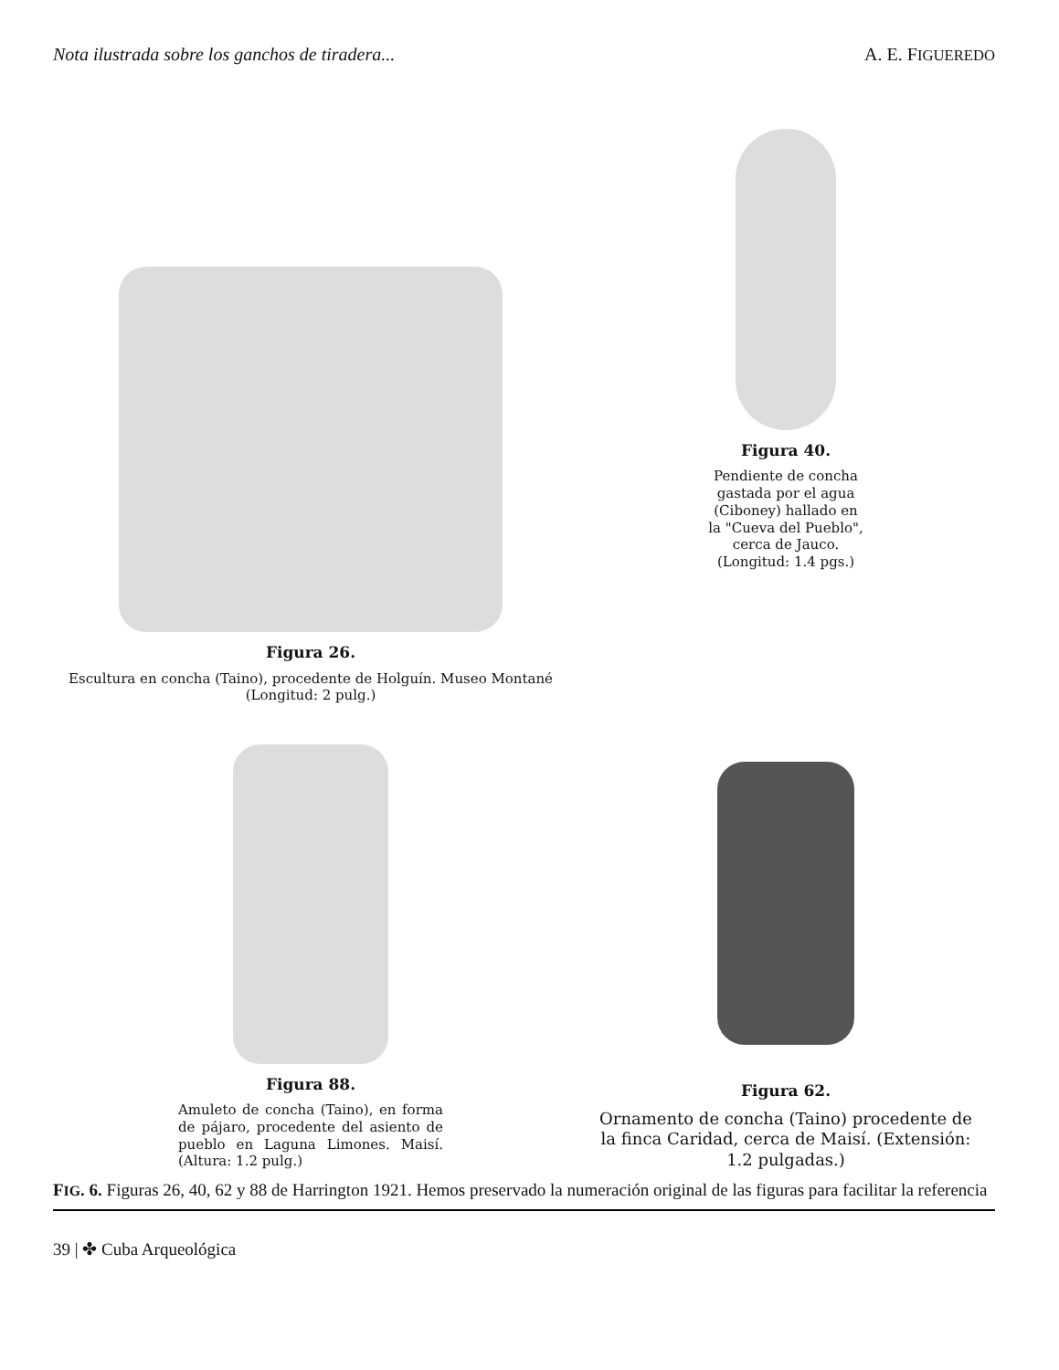Nota ilustrada sobre los ganchos de tiradera... A. E. FIGUEREDO
Figura 26.
Escultura en concha (Taino), procedente de Holguín. Museo Montané (Longitud: 2 pulg.)
Figura 40.
Pendiente de concha gastada por el agua (Ciboney) hallado en la "Cueva del Pueblo", cerca de Jauco. (Longitud: 1.4 pgs.)
Figura 88.
Amuleto de concha (Taino), en forma de pájaro, procedente del asiento de pueblo en Laguna Limones. Maisí. (Altura: 1.2 pulg.)
Figura 62.
Ornamento de concha (Taino) procedente de la finca Caridad, cerca de Maisí. (Extensión: 1.2 pulgadas.)
FIG. 6. Figuras 26, 40, 62 y 88 de Harrington 1921. Hemos preservado la numeración original de las figuras para facilitar la referencia
39 | ✤ Cuba Arqueológica